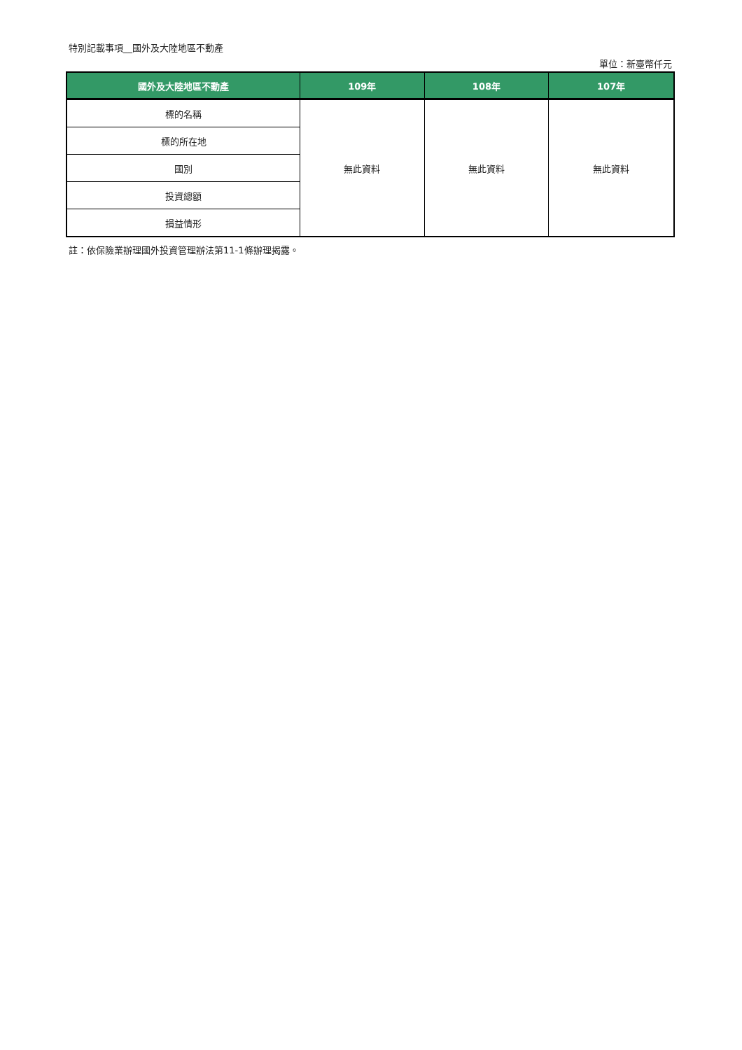特別記載事項__國外及大陸地區不動產
單位：新臺幣仟元
| 國外及大陸地區不動產 | 109年 | 108年 | 107年 |
| --- | --- | --- | --- |
| 標的名稱 | 無此資料 | 無此資料 | 無此資料 |
| 標的所在地 | | | |
| 國別 | | | |
| 投資總額 | | | |
| 損益情形 | | | |
註：依保險業辦理國外投資管理辦法第11-1條辦理揭露。